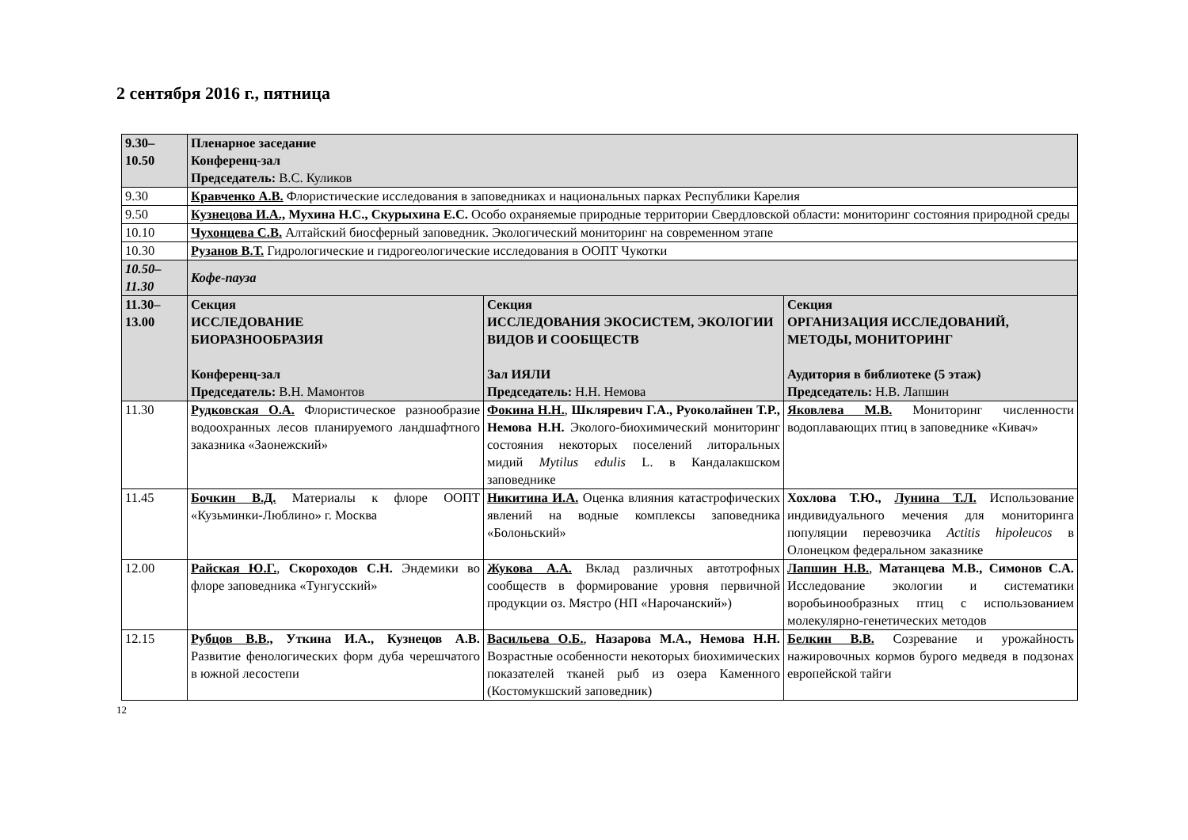2 сентября 2016 г., пятница
| 9.30– 10.50 | Пленарное заседание Конференц-зал Председатель: В.С. Куликов | | |
| 9.30 | Кравченко А.В. Флористические исследования в заповедниках и национальных парках Республики Карелия | | |
| 9.50 | Кузнецова И.А., Мухина Н.С., Скурыхина Е.С. Особо охраняемые природные территории Свердловской области: мониторинг состояния природной среды | | |
| 10.10 | Чухонцева С.В. Алтайский биосферный заповедник. Экологический мониторинг на современном этапе | | |
| 10.30 | Рузанов В.Т. Гидрологические и гидрогеологические исследования в ООПТ Чукотки | | |
| 10.50– 11.30 | Кофе-пауза | | |
| 11.30– 13.00 | Секция ИССЛЕДОВАНИЕ БИОРАЗНООБРАЗИЯ Конференц-зал Председатель: В.Н. Мамонтов | Секция ИССЛЕДОВАНИЯ ЭКОСИСТЕМ, ЭКОЛОГИИ ВИДОВ И СООБЩЕСТВ Зал ИЯЛИ Председатель: Н.Н. Немова | Секция ОРГАНИЗАЦИЯ ИССЛЕДОВАНИЙ, МЕТОДЫ, МОНИТОРИНГ Аудитория в библиотеке (5 этаж) Председатель: Н.В. Лапшин |
| 11.30 | Рудковская О.А. Флористическое разнообразие водоохранных лесов планируемого ландшафтного заказника «Заонежский» | Фокина Н.Н. , Шкляревич Г.А., Руоколайнен Т.Р., Немова Н.Н. Эколого-биохимический мониторинг состояния некоторых поселений литоральных мидий Mytilus edulis L. в Кандалакшском заповеднике | Яковлева М.В. Мониторинг численности водоплавающих птиц в заповеднике «Кивач» |
| 11.45 | Бочкин В.Д. Материалы к флоре ООПТ «Кузьминки-Люблино» г. Москва | Никитина И.А. Оценка влияния катастрофических явлений на водные комплексы заповедника «Болоньский» | Хохлова Т.Ю., Лунина Т.Л. Использование индивидуального мечения для мониторинга популяции перевозчика Actitis hipoleucos в Олонецком федеральном заказнике |
| 12.00 | Райская Ю.Г. , Скороходов С.Н. Эндемики во флоре заповедника «Тунгусский» | Жукова А.А. Вклад различных автотрофных сообществ в формирование уровня первичной продукции оз. Мястро (НП «Нарочанский») | Лапшин Н.В. , Матанцева М.В., Симонов С.А. Исследование экологии и систематики воробьинообразных птиц с использованием молекулярно-генетических методов |
| 12.15 | Рубцов В.В., Уткина И.А., Кузнецов А.В. Развитие фенологических форм дуба черешчатого в южной лесостепи | Васильева О.Б. , Назарова М.А., Немова Н.Н. Возрастные особенности некоторых биохимических показателей тканей рыб из озера Каменного (Костомукшский заповедник) | Белкин В.В. Созревание и урожайность нажировочных кормов бурого медведя в подзонах европейской тайги |
12